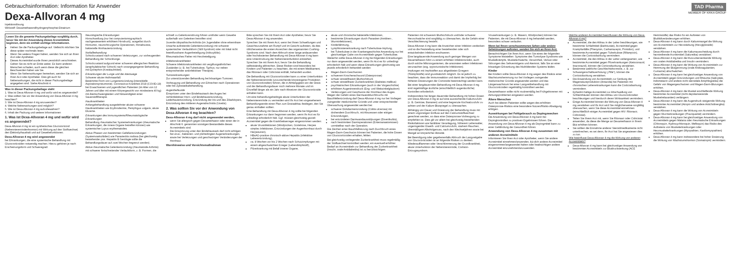Gebrauchsinformation: Information für Anwender
Dexa-Allvoran 4 mg
Injektionslösung
Wirkstoff: Dexamethasondihydrogenphosphat-Dinatrium
TAD Pharma
MEMBER OF KRKA GROUP
Lesen Sie die gesamte Packungsbeilage sorgfältig durch, bevor Sie mit der Anwendung dieses Arzneimittels beginnen, denn sie enthält wichtige Informationen.
Heben Sie die Packungsbeilage auf. Vielleicht möchten Sie diese später nochmals lesen.
Wenn Sie weitere Fragen haben, wenden Sie sich an Ihren Arzt oder Apotheker.
Dieses Arzneimittel wurde Ihnen persönlich verschrieben. Geben Sie es nicht an Dritte weiter. Es kann anderen Menschen schaden, auch wenn diese die gleichen Beschwerden haben wie Sie.
Wenn Sie Nebenwirkungen bemerken, wenden Sie sich an Ihren Arzt oder Apotheker. Dies gilt auch für Nebenwirkungen, die nicht in dieser Packungsbeilage angegeben sind. Siehe Abschnitt 4.
Was in dieser Packungsbeilage steht
1. Was ist Dexa-Allvoran 4 mg und wofür wird es angewendet?
2. Was sollten Sie vor der Anwendung von Dexa-Allvoran 4 mg beachten?
3. Wie ist Dexa-Allvoran 4 mg anzuwenden?
4. Welche Nebenwirkungen sind möglich?
5. Wie ist Dexa-Allvoran 4 mg aufzubewahren?
6. Inhalt der Packung und weitere Informationen
1. Was ist Dexa-Allvoran 4 mg und wofür wird es angewendet?
Dexa-Allvoran 4 mg ist ein synthetisches Glucocorticoid (Nebennierenrindenhormon) mit Wirkung auf den Stoffwechsel, den Elektrolythaushalt und auf Gewebefunktionen.
Dexa-Allvoran 4 mg wird angewendet
bei Erkrankungen, die eine systemische Behandlung mit Glucocorticoiden notwendig machen. Hierzu gehören je nach Erscheinungsform und Schweregrad:
Neurologische Erkrankungen
Hirnschwellung (nur bei computertomographisch nachgewiesenem erhöhtem Hirndruck), ausgelöst durch Hirntumor, neurochirurgische Operationen, Hirnabszess, bakterielle Hirnhautentzündung.
Notfallbehandlung
Schockzustand nach schweren Verletzungen, zur vorbeugenden Behandlung der Schocklunge.
Schockzustand aufgrund einer schweren allergischen Reaktion (anaphylaktischer Schock) nach vorangegangener Behandlung mit Epinephrin (Kreislaufmittel).
Erkrankungen der Lunge und der Atemwege
Schwerer akuter Asthmaanfall.
Bestimmte Form von Lungenentzündung (interstitielle Aspirationspneumonie). Coronavirus-Krankheit 2019 (COVID-19) bei Erwachsenen und jugendlichen Patienten (im Alter von 12 Jahren und älter mit einem Körpergewicht von mindestens 40 kg) mit Atemschwierigkeiten und Notwendigkeit einer Sauerstofftherapie.
Hautkrankheiten
Anfangsbehandlung ausgedehnter akuter schwerer Hautkrankheiten wie Erythrodermie, Pemphigus vulgaris, akute Ekzeme.
Erkrankungen des Immunsystems/Rheumatologische Erkrankungen
Behandlung rheumatischer Systemerkrankungen (rheumatische Erkrankungen, die innere Organe betreffen können) wie systemischer Lupus erythematodes.
Aktive Phasen von bestimmten Gefäßentzündungen (Systemvaskulitiden) wie Panarteriitis nodosa (bei gleichzeitig bestehender pos. Hepatitis B Serologie sollte die Behandlungsdauer auf zwei Wochen begrenzt werden).
Aktive rheumatische Gelenkentzündung (rheumatoide Arthritis) mit schwerer fortschreitender Verlaufsform, z. B. Formen, die schnell zu Gelenkzerstörung führen und/oder wenn Gewebe außerhalb von Gelenken betroffen sind.
Juvenile idiopathische Arthritis (im Jugendalter ohne erkennbare Ursache auftretende Gelenkentzündung) mit schwerer systemischer Verlaufsform (Still-Syndrom) oder mit lokal nicht beeinflussbarer Augenbeteiligung (Iridozyklitis).
Rheumatisches Fieber mit Herzbeteiligung.
Infektionskrankheiten
Schwere Infektionskrankheiten mit vergiftungsähnlichen Zuständen (z. B. bei Tuberkulose, Typhus; nur neben entsprechender antiinfektiöser Therapie).
Tumorerkrankungen
Zur unterstützenden Behandlung bei bösartigen Tumoren.
Vorbeugung und Behandlung von Erbrechen nach Operationen oder bei Zytostatikabehandlung.
Augenheilkunde
Einspritzen unter den Bindehautsack des Auges bei nichtinfektiöser Horn- und Bindehautentzündung, Lederhautentzündung, Entzündung der Iris und des Ziliarkörpers, Entzündung des mittleren Augenabschnitts (Uveitis).
2. Was sollten Sie vor der Anwendung von Dexa-Allvoran 4 mg beachten?
Dexa-Allvoran 4 mg darf nicht angewendet werden,
wenn Sie allergisch gegen Dexamethason oder einen der in Abschnitt 6. genannten sonstigen Bestandteile dieses Arzneimittels sind.
Die Einspritzung unter den Bindehautsack darf nicht erfolgen bei virus-, bakterien- und pilzbedingten Augenerkrankungen, sowie bei Verletzungen und geschwürigen Veränderungen der Hornhaut.
Warnhinweise und Vorsichtsmaßnahmen
Bitte sprechen Sie mit Ihrem Arzt oder Apotheker, bevor Sie Dexa-Allvoran 4 mg anwenden.
Sprechen Sie mit Ihrem Arzt, wenn bei Ihnen Schwellungen und Gewichtszunahme am Rumpf und im Gesicht auftreten, da dies üblicherweise die ersten Anzeichen des sogenannten Cushing-Syndroms sind. Nach dem Abbruch einer lange andauernden oder hochdosierten Behandlung mit Dexa-Allvoran 4 mg kann eine Unterdrückung der Nebennierenfunktion entstehen. Sprechen Sie mit Ihrem Arzt, bevor Sie die Behandlung selbstständig abbrechen. Diese Risiken sind besonders bei Kindern und Patienten zu beachten, die mit einem Medikament, das Ritonavir oder Cobicistat enthält, behandelt wurden.
Die Behandlung mit Glucocorticoiden kann zu einer Unterfunktion der Nebennierenrinde (unzureichende körpereigene Produktion von Glucocorticoiden) führen, die in Abhängigkeit von der Dosis und der Behandlungsdauer noch mehrere Monate und im Einzelfall länger als ein Jahr nach Absetzen der Glucocorticoide anhalten kann.
Um eine behandlungsbedingte akute Unterfunktion der Nebennierenrinde zu vermeiden wird Ihr Arzt bei vorgesehenem Behandlungsende einen Plan zum Dosisabbau festlegen, den Sie genau einhalten sollten.
Eine Behandlung mit Dexa-Allvoran 4 mg sollte bei folgenden Erkrankungen nur dann begonnen werden, wenn Ihr Arzt es für unbedingt erforderlich hält. Ggf. müssen gleichzeitig gezielt Arzneimittel gegen die Krankheitserreger eingenommen werden:
akute Virusinfektionen (Windpocken, Gürtelrose, Herpes simplex Infektionen, Entzündungen der Augenhornhaut durch Herpesviren),
HBsAG-positive chronisch-aktive Hepatitis (infektiöse Leberentzündung),
ca. 8 Wochen vor bis 2 Wochen nach Schutzimpfungen mit einem abgeschwächten Erreger (Lebendimpfstoff),
Pilzerkrankung mit Befall innerer Organe,
akute und chronische bakterielle Infektionen,
bestimmte Erkrankungen durch Parasiten (Amöben-, Wurminfektionen),
Kinderlähmung,
Lymphknotenerkrankung nach Tuberkulose-Impfung,
bei Tuberkulose in der Krankengeschichte Anwendung nur bei gleichzeitiger Gabe von Arzneimitteln gegen Tuberkulose.
Weiterhin sollte Dexa-Allvoran 4 mg bei folgenden Erkrankungen nur dann angewendet werden, wenn Ihr Arzt es für unbedingt erforderlich hält und wenn diese Erkrankungen gleichzeitig wie jeweils erforderlich behandelt werden:
Magen-Darm-Geschwüren
schwerem Knochenschwund (Osteoporose)
schwer einstellbarem Bluthochdruck
schwer einstellbarer Zuckerkrankheit (Diabetes mellitus)
psychiatrischen Erkrankungen (auch in der Vorgeschichte)
erhöhtem Augeninnendruck (Eng- und Weitwinkelglaukom)
Verletzungen und Geschwüre der Hornhaut des Auges.
Wegen der Gefahr eines Darmwanddurchbruchs mit Bauchfellentzündung darf Dexa-Allvoran 4 mg nur bei Vorliegen zwingender medizinischer Gründe und unter entsprechender Überwachung angewendet werden bei:
schwerer Dickdarmentzündung (Colitis ulcerosa) mit drohendem Durchbruch, mit Abszessen oder eitrigen Entzündungen,
bei entzündeten Darmwandausstülpungen (Divertikulitis),
nach bestimmten Darmoperationen (Enteroanastomosen) unmittelbar nach der Operation.
Die Zeichen einer Bauchfellreizung nach Durchbruch eines Magen-Darm-Geschwürs können bei Patienten, die hohe Dosen von Glucocorticoiden erhalten, fehlen.
Bei gleichzeitig vorliegender Zuckerkrankheit muss regelmäßig der Stoffwechsel kontrolliert werden; ein eventuell erhöhter Bedarf an Arzneimitteln zur Behandlung der Zuckerkrankheit (Insulin, orale Antidiabetika) ist zu berücksichtigen.
Patienten mit schwerem Bluthochdruck und/oder schwerer Herzschwäche sind sorgfältig zu überwachen, da die Gefahr einer Verschlechterung besteht.
Dexa-Allvoran 4 mg kann die Anzeichen einer Infektion verdecken und so die Feststellung einer bestehenden oder sich entwickelnden Infektion erschweren.
Eine langdauernde Anwendung auch geringer Mengen von Dexamethason führt zu einem erhöhten Infektionsrisiko, auch durch solche Mikroorganismen, die ansonsten selten Infektionen verursachen (sog. opportunistische Infektionen).
Impfungen mit Impfstoffen aus abgetöteten Erregern (Totimpfstoffe) sind grundsätzlich möglich. Es ist jedoch zu beachten, dass die Immunreaktion und damit der Impferfolg bei höheren Dosierungen der Corticoide beeinträchtigt werden kann.
Bei einer langdauernden Behandlung mit Dexa-Allvoran 4 mg sind regelmäßige ärztliche (einschließlich augenärztliche) Kontrollen erforderlich.
Insbesondere bei länger dauernder Behandlung mit hohen Dosen von Dexa-Allvoran 4 mg ist auf eine ausreichende Kaliumzufuhr (z. B. Gemüse, Bananen) und eine begrenzte Kochsalzzufuhr zu achten und der Kalium-Blutspiegel zu überwachen.
Abhängig von Dauer und Dosierung der Behandlung muss mit einem ungünstigen Einfluss auf den Calciumstoffwechsel gerechnet werden, so dass eine Osteoporose-Vorbeugung zu empfehlen ist. Dies gilt vor allem bei gleichzeitig bestehenden Risikofaktoren wie familiärer Veranlagung, höherem Lebensalter, ungenügender Eiweiß- und Calciumzufuhr, starkem Rauchen, übermäßigem Alkoholgenuss, nach den Wechseljahren sowie bei Mangel an körperlicher Aktivität.
Bei Beendigung oder gegebenenfalls Abbruch der Langzeitgabe von Glucocorticoiden ist an folgende Risiken zu denken: Wiederaufflammen oder Verschlimmerung der Grundkrankheit, akute Unterfunktion der Nebennierenrinde, Cortison-Entzugssyndrom.
Viruserkrankungen (z. B. Masern, Windpocken) können bei Patienten, die mit Dexa-Allvoran 4 mg behandelt werden, besonders schwer verlaufen.
Wenn bei Ihnen verschwommenes Sehen oder andere Sehstörungen auftreten, wenden Sie sich an Ihren Arzt.
Benachrichtigen Sie Ihren Arzt, wenn Sie eines der folgenden Symptome feststellen: Symptome des Tumorlyse-Syndroms wie Muskelkrämpfe, Muskelschwäche, Verwirrtheit, Verlust oder Störungen des Sehvermögens und Atemnot, falls Sie an einer bösartigen Erkrankung des blutbildenden Systems leiden.
Kinder
Bei Kindern sollte Dexa-Allvoran 4 mg wegen des Risikos einer Wachstumshemmung nur bei Vorliegen zwingender medizinischer Gründe angewendet werden und das Längenwachstum bei einer Langzeitbehandlung mit Glucocorticoiden regelmäßig kontrolliert werden.
Dexamethason sollte nicht routinemäßig bei Frühgeborenen mit Atmungsproblemen eingesetzt werden.
Ältere Menschen
Auch bei älteren Patienten sollte wegen des erhöhten Osteoporose-Risikos eine besondere Nutzen/Risiko-Abwägung erfolgen.
Auswirkungen bei Fehlgebrauch zu Dopingzwecken
Die Anwendung von Dexa-Allvoran 4 mg kann bei Dopingkontrollen zu positiven Ergebnissen führen. Die Anwendung von Dexa-Allvoran 4 mg als Dopingmittel kann zu einer Gefährdung der Gesundheit führen.
Anwendung von Dexa-Allvoran 4 mg zusammen mit anderen Arzneimitteln
Informieren Sie Ihren Arzt oder Apotheker, wenn Sie andere Arzneimittel einnehmen/anwenden, kürzlich andere Arzneimittel eingenommen/angewendet haben oder beabsichtigen andere Arzneimittel einzunehmen/anzuwenden.
Welche anderen Arzneimittel beeinflussen die Wirkung von Dexa-Allvoran 4 mg?
Arzneimittel, die den Abbau in der Leber beschleunigen, wie bestimmte Schlafmittel (Barbiturate), Arzneimittel gegen Krampfanfälle (Phenytoin, Carbamazepin, Primidon), und bestimmte Arzneimittel gegen Tuberkulose (Rifampicin), können die Corticoidwirkung vermindern.
Arzneimittel, die den Abbau in der Leber verlangsamen, wie bestimmte Arzneimittel gegen Pilzerkrankungen (Ketoconazol, Itraconazol), können die Corticoidwirkung verstärken.
Bestimmte weibliche Geschlechtshormone, z. B. zur Schwangerschaftsverhütung („Pille"), können die Corticoidwirkung verstärken.
Die Anwendung von Arzneimitteln zur Senkung der Magensäureproduktion (Antacida) bei Patienten mit chronischen Lebererkrankungen kann die Corticoidwirkung vermindern.
Ephedrin haltige Arzneimittel zur Abschwellung von Schleimhäuten können den Abbau von Glucocorticoiden beschleunigen und hierdurch deren Wirksamkeit vermindern.
Einige Arzneimittel können die Wirkung von Dexa-Allvoran 4 mg verstärken und Ihr Arzt wird Sie möglicherweise sorgfältig überwachen, wenn Sie diese Arzneimittel einnehmen (einschließlich einiger Arzneimittel gegen HIV: Ritonavir, Cobicistat).
Teilen Sie Ihrem Arzt mit, wenn Sie Ritonavir oder Cobicistat anwenden, da diese die Menge an Dexamethason in Ihrem Blut erhöhen können.
Sie sollten die Einnahme anderer Steroidmedikamente nicht unterbrechen, es sei denn, Ihr Arzt hat Sie angewiesen dies zu tun.
Wie beeinflusst Dexa-Allvoran 4 mg die Wirkung von anderen Arzneimitteln?
Dexa-Allvoran 4 mg kann bei gleichzeitiger Anwendung von bestimmten Arzneimitteln zur Blutdrucksenkung (ACE Hemmstoffe) das Risiko für ein Auftreten von Blutbildveränderungen erhöhen.
Dexa-Allvoran 4 mg kann durch Kaliummangel die Wirkung von Arzneimitteln zur Herzstärkung (Herzglykoside) verstärken.
Dexa-Allvoran 4 mg kann die Kaliumausscheidung durch harntreibende Arzneimittel (Saluretika) verstärken.
Dexa-Allvoran 4 mg kann die blutzuckersenkende Wirkung von oralen Antidiabetika und Insulin vermindern.
Dexa-Allvoran 4 mg kann die Wirkung von Arzneimitteln zur Hemmung der Blutgerinnung (orale Antikoagulantien, Cumarine) abschwächen.
Dexa-Allvoran 4 mg kann bei gleichzeitiger Anwendung von Arzneimitteln gegen Entzündungen und Rheuma (Salicylate, Indometacin und andere nicht steroidale Antiphlogistika) die Gefahr von Magengeschwüren und Magen-Darm-Blutungen erhöhen.
Dexa-Allvoran 4 mg kann die Muskel erschlaffende Wirkung bestimmter Arzneimittel (nicht depolarisierende Muskelrelaxantien) verlängern.
Dexa-Allvoran 4 mg kann die Augendruck steigernde Wirkung bestimmter Arzneimittel (Atropin und andere Anticholinergika) verstärken.
Dexa-Allvoran 4 mg kann die Wirkung von Arzneimitteln gegen Wurmerkrankungen (Praziquantel) vermindern.
Dexa-Allvoran 4 mg kann bei gleichzeitiger Anwendung von Arzneimitteln gegen Malaria oder rheumatische Erkrankungen (Chloroquin, Hydroxychloroquin, Mefloquin) das Risiko des Auftretens von Muskelerkrankungen oder Herzmuskelerkrankungen (Myopathien, Kardiomyopathien) erhöhen.
Dexa-Allvoran 4 mg kann insbesondere bei hoher Dosierung die Wirkung von Wachstumshormon (Somatropin) vermindern.